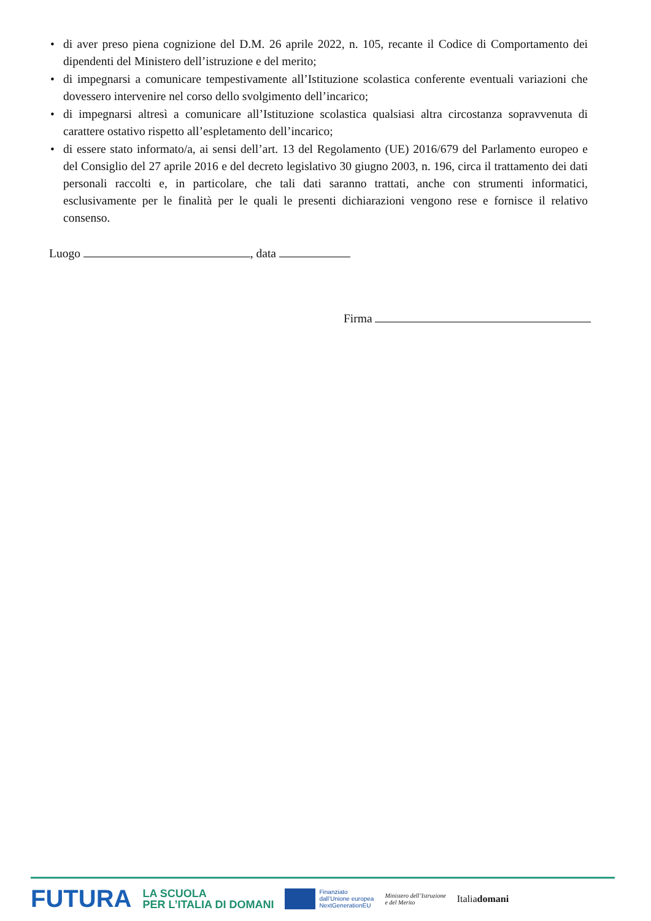• di aver preso piena cognizione del D.M. 26 aprile 2022, n. 105, recante il Codice di Comportamento dei dipendenti del Ministero dell’istruzione e del merito;
• di impegnarsi a comunicare tempestivamente all’Istituzione scolastica conferente eventuali variazioni che dovessero intervenire nel corso dello svolgimento dell’incarico;
• di impegnarsi altresì a comunicare all’Istituzione scolastica qualsiasi altra circostanza sopravvenuta di carattere ostativo rispetto all’espletamento dell’incarico;
• di essere stato informato/a, ai sensi dell’art. 13 del Regolamento (UE) 2016/679 del Parlamento europeo e del Consiglio del 27 aprile 2016 e del decreto legislativo 30 giugno 2003, n. 196, circa il trattamento dei dati personali raccolti e, in particolare, che tali dati saranno trattati, anche con strumenti informatici, esclusivamente per le finalità per le quali le presenti dichiarazioni vengono rese e fornisce il relativo consenso.
Luogo , data
Firma
FUTURA LA SCUOLA
PER L’ITALIA DI DOMANI Finanziato
dall’Unione europea
NextGenerationEU Ministero dell’Istruzione
e del Merito Italiadomani